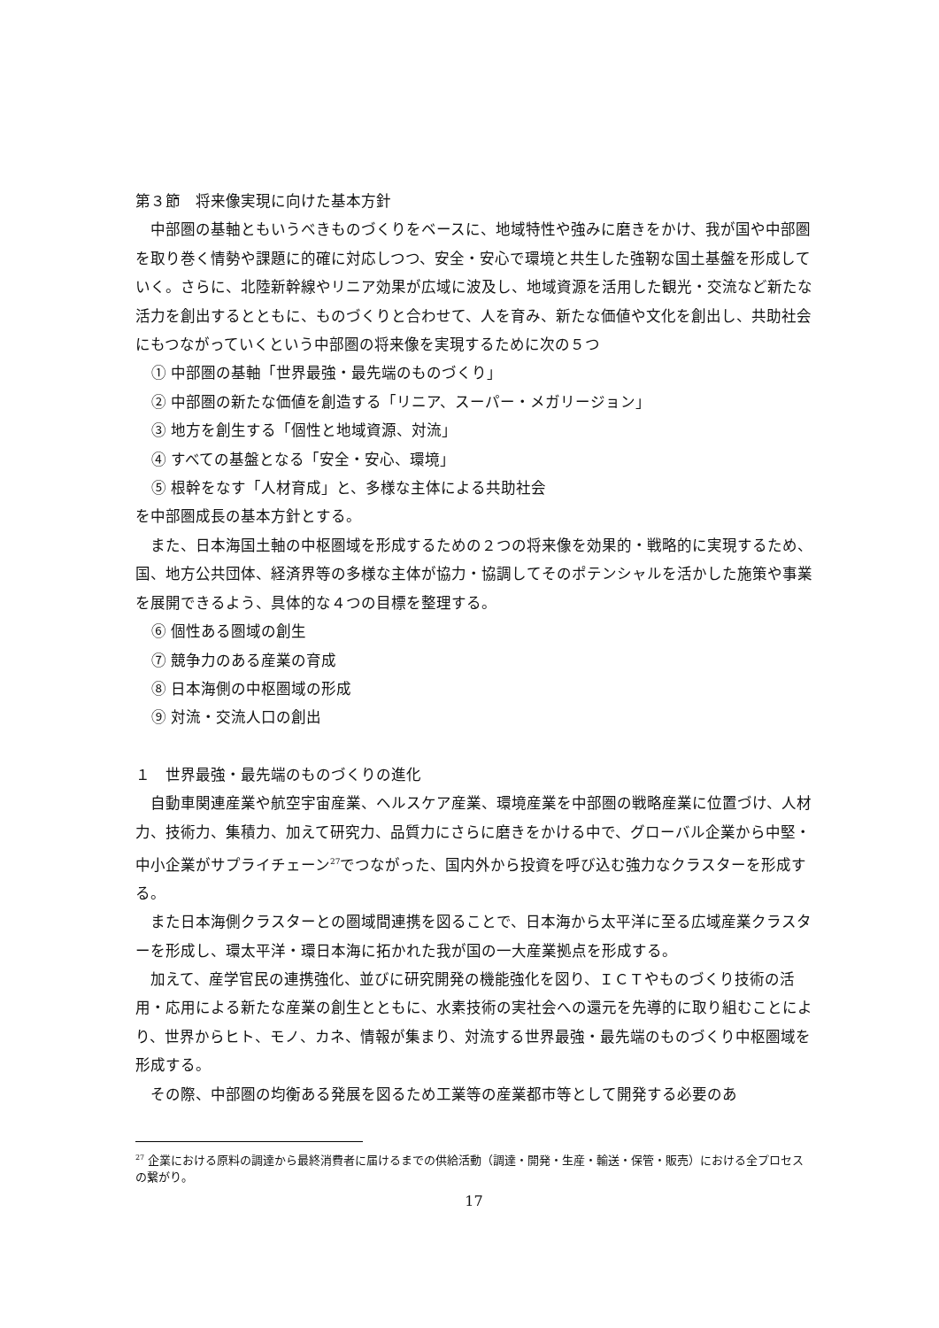第３節　将来像実現に向けた基本方針
中部圏の基軸ともいうべきものづくりをベースに、地域特性や強みに磨きをかけ、我が国や中部圏を取り巻く情勢や課題に的確に対応しつつ、安全・安心で環境と共生した強靭な国土基盤を形成していく。さらに、北陸新幹線やリニア効果が広域に波及し、地域資源を活用した観光・交流など新たな活力を創出するとともに、ものづくりと合わせて、人を育み、新たな価値や文化を創出し、共助社会にもつながっていくという中部圏の将来像を実現するために次の５つ
① 中部圏の基軸「世界最強・最先端のものづくり」
② 中部圏の新たな価値を創造する「リニア、スーパー・メガリージョン」
③ 地方を創生する「個性と地域資源、対流」
④ すべての基盤となる「安全・安心、環境」
⑤ 根幹をなす「人材育成」と、多様な主体による共助社会
を中部圏成長の基本方針とする。
また、日本海国土軸の中枢圏域を形成するための２つの将来像を効果的・戦略的に実現するため、国、地方公共団体、経済界等の多様な主体が協力・協調してそのポテンシャルを活かした施策や事業を展開できるよう、具体的な４つの目標を整理する。
⑥ 個性ある圏域の創生
⑦ 競争力のある産業の育成
⑧ 日本海側の中枢圏域の形成
⑨ 対流・交流人口の創出
１　世界最強・最先端のものづくりの進化
自動車関連産業や航空宇宙産業、ヘルスケア産業、環境産業を中部圏の戦略産業に位置づけ、人材力、技術力、集積力、加えて研究力、品質力にさらに磨きをかける中で、グローバル企業から中堅・中小企業がサプライチェーン<sup>27</sup>でつながった、国内外から投資を呼び込む強力なクラスターを形成する。
また日本海側クラスターとの圏域間連携を図ることで、日本海から太平洋に至る広域産業クラスターを形成し、環太平洋・環日本海に拓かれた我が国の一大産業拠点を形成する。
加えて、産学官民の連携強化、並びに研究開発の機能強化を図り、ＩＣＴやものづくり技術の活用・応用による新たな産業の創生とともに、水素技術の実社会への還元を先導的に取り組むことにより、世界からヒト、モノ、カネ、情報が集まり、対流する世界最強・最先端のものづくり中枢圏域を形成する。
その際、中部圏の均衡ある発展を図るため工業等の産業都市等として開発する必要のあ
<sup>27</sup> 企業における原料の調達から最終消費者に届けるまでの供給活動（調達・開発・生産・輸送・保管・販売）における全プロセスの繋がり。
17